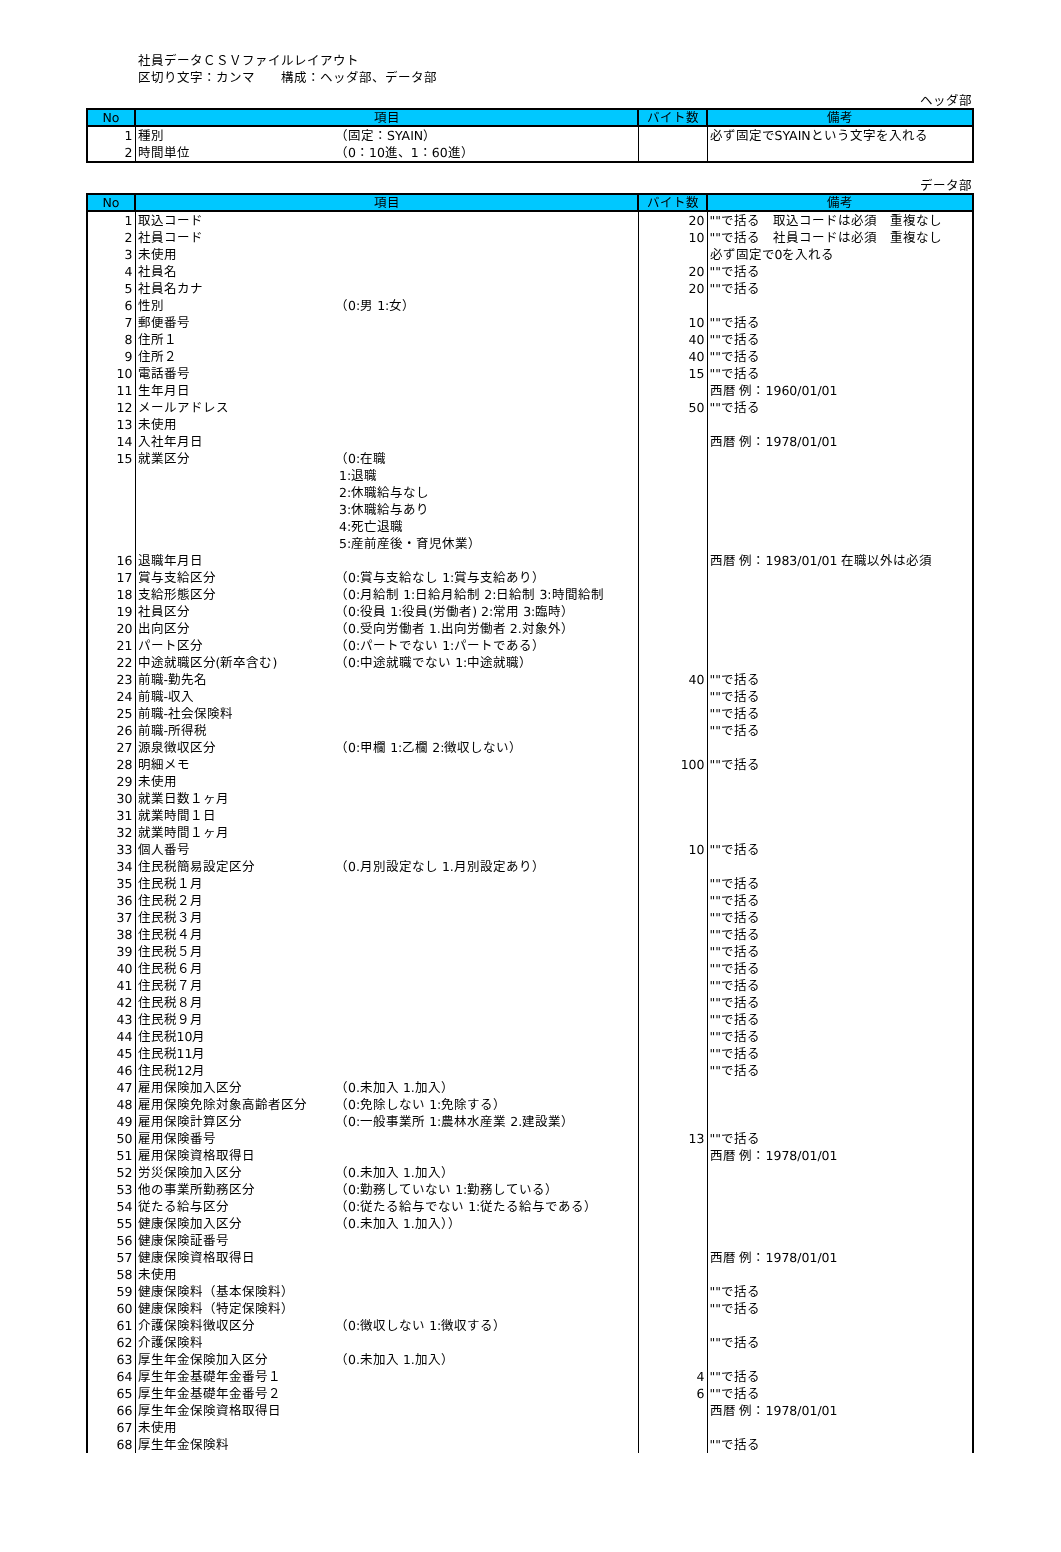社員データＣＳＶファイルレイアウト
区切り文字：カンマ　　構成：ヘッダ部、データ部
ヘッダ部
| No | 項目 | | バイト数 | 備考 |
| --- | --- | --- | --- | --- |
| 1 | 種別 | （固定：SYAIN） | | 必ず固定でSYAINという文字を入れる |
| 2 | 時間単位 | （0：10進、1：60進） | | |
データ部
| No | 項目 | | バイト数 | 備考 |
| --- | --- | --- | --- | --- |
| 1 | 取込コード | | 20 | ""で括る 取込コードは必須 重複なし |
| 2 | 社員コード | | 10 | ""で括る 社員コードは必須 重複なし |
| 3 | 未使用 | | | 必ず固定で0を入れる |
| 4 | 社員名 | | 20 | ""で括る |
| 5 | 社員名カナ | | 20 | ""で括る |
| 6 | 性別 | （0:男 1:女） | | |
| 7 | 郵便番号 | | 10 | ""で括る |
| 8 | 住所１ | | 40 | ""で括る |
| 9 | 住所２ | | 40 | ""で括る |
| 10 | 電話番号 | | 15 | ""で括る |
| 11 | 生年月日 | | | 西暦 例：1960/01/01 |
| 12 | メールアドレス | | 50 | ""で括る |
| 13 | 未使用 | | | |
| 14 | 入社年月日 | | | 西暦 例：1978/01/01 |
| 15 | 就業区分 | （0:在職 1:退職 2:休職給与なし 3:休職給与あり 4:死亡退職 5:産前産後・育児休業） | | |
| 16 | 退職年月日 | | | 西暦 例：1983/01/01 在職以外は必須 |
| 17 | 賞与支給区分 | （0:賞与支給なし 1:賞与支給あり） | | |
| 18 | 支給形態区分 | （0:月給制 1:日給月給制 2:日給制 3:時間給制 | | |
| 19 | 社員区分 | （0:役員 1:役員(労働者) 2:常用 3:臨時） | | |
| 20 | 出向区分 | （0.受向労働者 1.出向労働者 2.対象外） | | |
| 21 | パート区分 | （0:パートでない 1:パートである） | | |
| 22 | 中途就職区分(新卒含む) | （0:中途就職でない 1:中途就職） | | |
| 23 | 前職-勤先名 | | 40 | ""で括る |
| 24 | 前職-収入 | | | ""で括る |
| 25 | 前職-社会保険料 | | | ""で括る |
| 26 | 前職-所得税 | | | ""で括る |
| 27 | 源泉徴収区分 | （0:甲欄 1:乙欄 2:徴収しない） | | |
| 28 | 明細メモ | | 100 | ""で括る |
| 29 | 未使用 | | | |
| 30 | 就業日数１ヶ月 | | | |
| 31 | 就業時間１日 | | | |
| 32 | 就業時間１ヶ月 | | | |
| 33 | 個人番号 | | 10 | ""で括る |
| 34 | 住民税簡易設定区分 | （0.月別設定なし 1.月別設定あり） | | |
| 35 | 住民税１月 | | | ""で括る |
| 36 | 住民税２月 | | | ""で括る |
| 37 | 住民税３月 | | | ""で括る |
| 38 | 住民税４月 | | | ""で括る |
| 39 | 住民税５月 | | | ""で括る |
| 40 | 住民税６月 | | | ""で括る |
| 41 | 住民税７月 | | | ""で括る |
| 42 | 住民税８月 | | | ""で括る |
| 43 | 住民税９月 | | | ""で括る |
| 44 | 住民税10月 | | | ""で括る |
| 45 | 住民税11月 | | | ""で括る |
| 46 | 住民税12月 | | | ""で括る |
| 47 | 雇用保険加入区分 | （0.未加入 1.加入） | | |
| 48 | 雇用保険免除対象高齢者区分 | （0:免除しない 1:免除する） | | |
| 49 | 雇用保険計算区分 | （0:一般事業所 1:農林水産業 2.建設業） | | |
| 50 | 雇用保険番号 | | 13 | ""で括る |
| 51 | 雇用保険資格取得日 | | | 西暦 例：1978/01/01 |
| 52 | 労災保険加入区分 | （0.未加入 1.加入） | | |
| 53 | 他の事業所勤務区分 | （0:勤務していない 1:勤務している） | | |
| 54 | 従たる給与区分 | （0:従たる給与でない 1:従たる給与である） | | |
| 55 | 健康保険加入区分 | （0.未加入 1.加入）） | | |
| 56 | 健康保険証番号 | | | |
| 57 | 健康保険資格取得日 | | | 西暦 例：1978/01/01 |
| 58 | 未使用 | | | |
| 59 | 健康保険料（基本保険料） | | | ""で括る |
| 60 | 健康保険料（特定保険料） | | | ""で括る |
| 61 | 介護保険料徴収区分 | （0:徴収しない 1:徴収する） | | |
| 62 | 介護保険料 | | | ""で括る |
| 63 | 厚生年金保険加入区分 | （0.未加入 1.加入） | | |
| 64 | 厚生年金基礎年金番号１ | | 4 | ""で括る |
| 65 | 厚生年金基礎年金番号２ | | 6 | ""で括る |
| 66 | 厚生年金保険資格取得日 | | | 西暦 例：1978/01/01 |
| 67 | 未使用 | | | |
| 68 | 厚生年金保険料 | | | ""で括る |